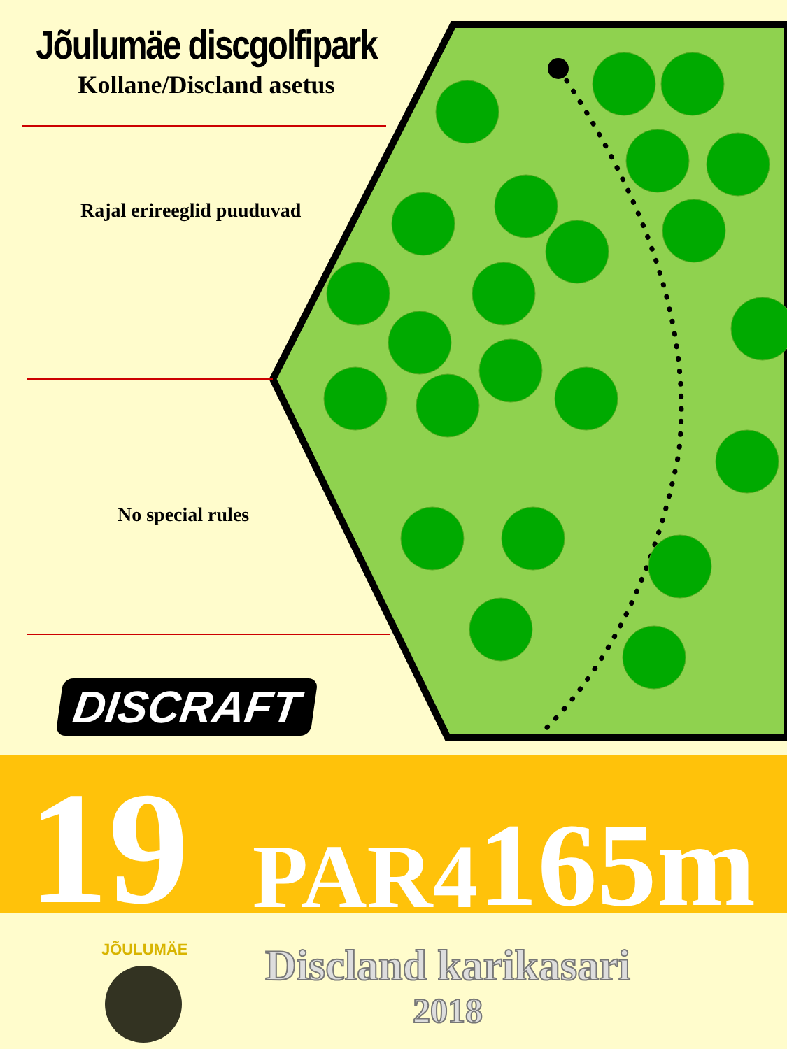Jõulumäe discgolfipark
Kollane/Discland asetus
Rajal erireeglid puuduvad
No special rules
DISCRAFT
19
PAR4
165m
JÕULUMÄE
Discland karikasari
2018